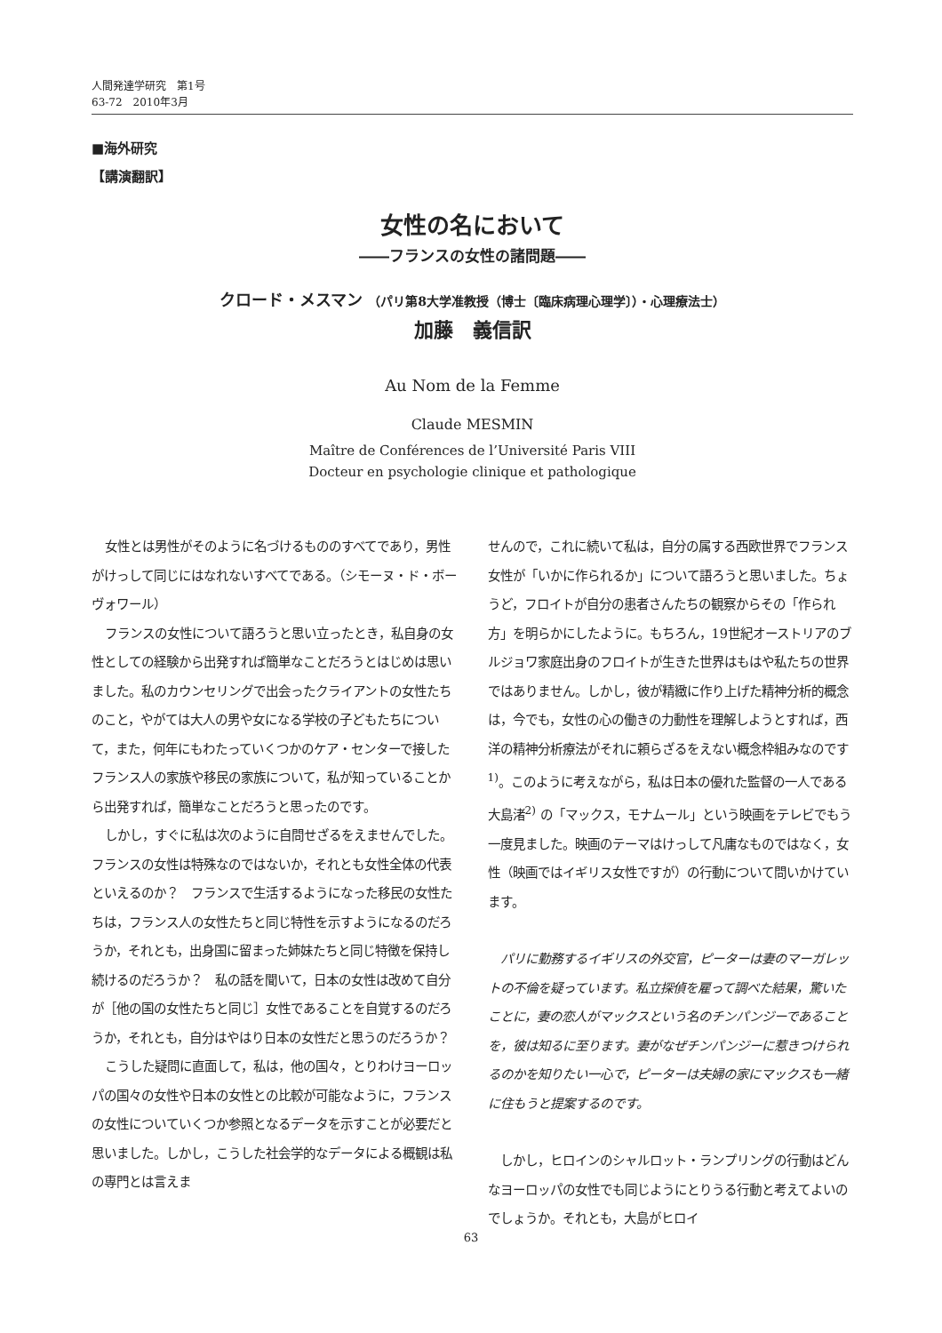人間発達学研究　第1号
63-72　2010年3月
■海外研究
【講演翻訳】
女性の名において
――フランスの女性の諸問題――
クロード・メスマン （パリ第8大学准教授（博士〔臨床病理心理学〕）・心理療法士）
加藤　義信訳
Au Nom de la Femme
Claude MESMIN
Maître de Conférences de l’Université Paris VIII
Docteur en psychologie clinique et pathologique
女性とは男性がそのように名づけるもののすべてであり，男性がけっして同じにはなれないすべてである。（シモーヌ・ド・ボーヴォワール）
フランスの女性について語ろうと思い立ったとき，私自身の女性としての経験から出発すれば簡単なことだろうとはじめは思いました。私のカウンセリングで出会ったクライアントの女性たちのこと，やがては大人の男や女になる学校の子どもたちについて，また，何年にもわたっていくつかのケア・センターで接したフランス人の家族や移民の家族について，私が知っていることから出発すれば，簡単なことだろうと思ったのです。
しかし，すぐに私は次のように自問せざるをえませんでした。フランスの女性は特殊なのではないか，それとも女性全体の代表といえるのか？　フランスで生活するようになった移民の女性たちは，フランス人の女性たちと同じ特性を示すようになるのだろうか，それとも，出身国に留まった姉妹たちと同じ特徴を保持し続けるのだろうか？　私の話を聞いて，日本の女性は改めて自分が［他の国の女性たちと同じ］女性であることを自覚するのだろうか，それとも，自分はやはり日本の女性だと思うのだろうか？
こうした疑問に直面して，私は，他の国々，とりわけヨーロッパの国々の女性や日本の女性との比較が可能なように，フランスの女性についていくつか参照となるデータを示すことが必要だと思いました。しかし，こうした社会学的なデータによる概観は私の専門とは言えま
せんので，これに続いて私は，自分の属する西欧世界でフランス女性が「いかに作られるか」について語ろうと思いました。ちょうど，フロイトが自分の患者さんたちの観察からその「作られ方」を明らかにしたように。もちろん，19世紀オーストリアのブルジョワ家庭出身のフロイトが生きた世界はもはや私たちの世界ではありません。しかし，彼が精緻に作り上げた精神分析的概念は，今でも，女性の心の働きの力動性を理解しようとすれば，西洋の精神分析療法がそれに頼らざるをえない概念枠組みなのです<sup>1)</sup>。このように考えながら，私は日本の優れた監督の一人である大島渚<sup>2)</sup> の「マックス，モナムール」という映画をテレビでもう一度見ました。映画のテーマはけっして凡庸なものではなく，女性（映画ではイギリス女性ですが）の行動について問いかけています。
パリに勤務するイギリスの外交官，ピーターは妻のマーガレットの不倫を疑っています。私立探偵を雇って調べた結果，驚いたことに，妻の恋人がマックスという名のチンパンジーであることを，彼は知るに至ります。妻がなぜチンパンジーに惹きつけられるのかを知りたい一心で，ピーターは夫婦の家にマックスも一緒に住もうと提案するのです。
しかし，ヒロインのシャルロット・ランプリングの行動はどんなヨーロッパの女性でも同じようにとりうる行動と考えてよいのでしょうか。それとも，大島がヒロイ
63